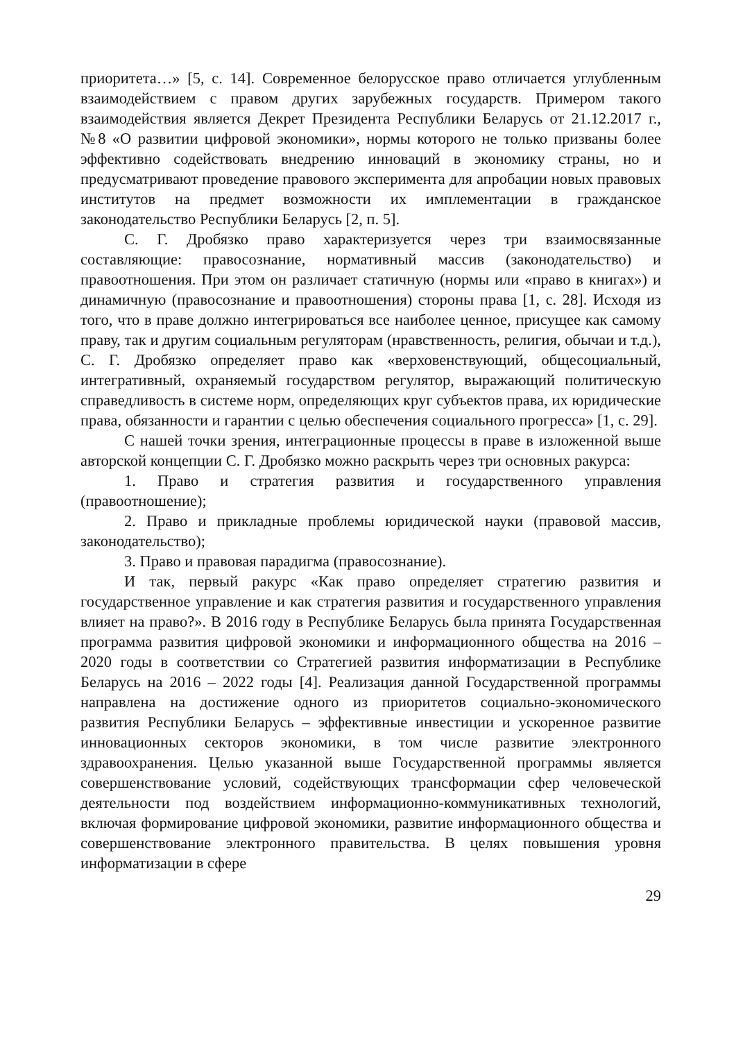приоритета…» [5, с. 14]. Современное белорусское право отличается углубленным взаимодействием с правом других зарубежных государств. Примером такого взаимодействия является Декрет Президента Республики Беларусь от 21.12.2017 г., №8 «О развитии цифровой экономики», нормы которого не только призваны более эффективно содействовать внедрению инноваций в экономику страны, но и предусматривают проведение правового эксперимента для апробации новых правовых институтов на предмет возможности их имплементации в гражданское законодательство Республики Беларусь [2, п. 5].
С. Г. Дробязко право характеризуется через три взаимосвязанные составляющие: правосознание, нормативный массив (законодательство) и правоотношения. При этом он различает статичную (нормы или «право в книгах») и динамичную (правосознание и правоотношения) стороны права [1, с. 28]. Исходя из того, что в праве должно интегрироваться все наиболее ценное, присущее как самому праву, так и другим социальным регуляторам (нравственность, религия, обычаи и т.д.), С. Г. Дробязко определяет право как «верховенствующий, общесоциальный, интегративный, охраняемый государством регулятор, выражающий политическую справедливость в системе норм, определяющих круг субъектов права, их юридические права, обязанности и гарантии с целью обеспечения социального прогресса» [1, с. 29].
С нашей точки зрения, интеграционные процессы в праве в изложенной выше авторской концепции С. Г. Дробязко можно раскрыть через три основных ракурса:
1. Право и стратегия развития и государственного управления (правоотношение);
2. Право и прикладные проблемы юридической науки (правовой массив, законодательство);
3. Право и правовая парадигма (правосознание).
И так, первый ракурс «Как право определяет стратегию развития и государственное управление и как стратегия развития и государственного управления влияет на право?». В 2016 году в Республике Беларусь была принята Государственная программа развития цифровой экономики и информационного общества на 2016 – 2020 годы в соответствии со Стратегией развития информатизации в Республике Беларусь на 2016 – 2022 годы [4]. Реализация данной Государственной программы направлена на достижение одного из приоритетов социально-экономического развития Республики Беларусь – эффективные инвестиции и ускоренное развитие инновационных секторов экономики, в том числе развитие электронного здравоохранения. Целью указанной выше Государственной программы является совершенствование условий, содействующих трансформации сфер человеческой деятельности под воздействием информационно-коммуникативных технологий, включая формирование цифровой экономики, развитие информационного общества и совершенствование электронного правительства. В целях повышения уровня информатизации в сфере
29